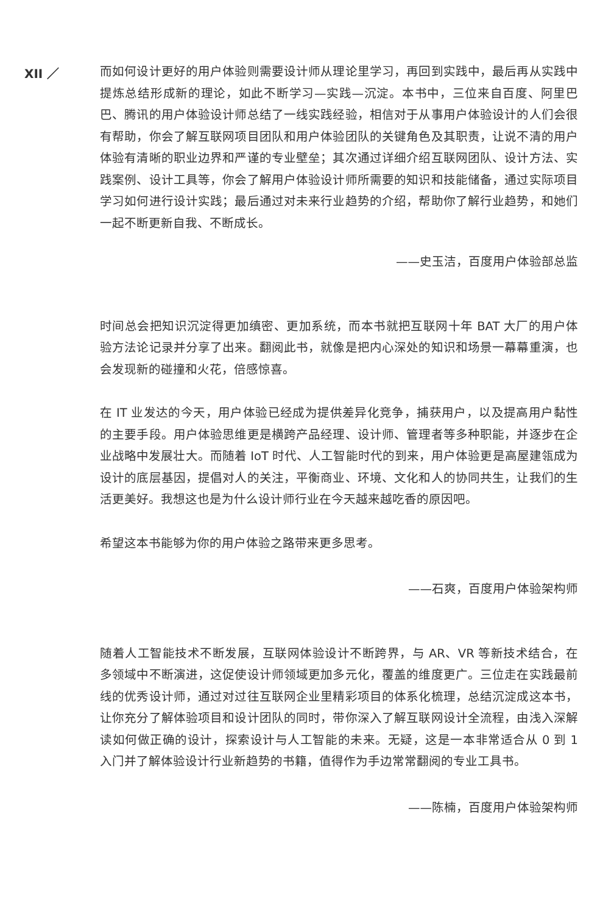XII ／
而如何设计更好的用户体验则需要设计师从理论里学习，再回到实践中，最后再从实践中提炼总结形成新的理论，如此不断学习—实践—沉淀。本书中，三位来自百度、阿里巴巴、腾讯的用户体验设计师总结了一线实践经验，相信对于从事用户体验设计的人们会很有帮助，你会了解互联网项目团队和用户体验团队的关键角色及其职责，让说不清的用户体验有清晰的职业边界和严谨的专业壁垒；其次通过详细介绍互联网团队、设计方法、实践案例、设计工具等，你会了解用户体验设计师所需要的知识和技能储备，通过实际项目学习如何进行设计实践；最后通过对未来行业趋势的介绍，帮助你了解行业趋势，和她们一起不断更新自我、不断成长。
——史玉洁，百度用户体验部总监
时间总会把知识沉淀得更加缜密、更加系统，而本书就把互联网十年 BAT 大厂的用户体验方法论记录并分享了出来。翻阅此书，就像是把内心深处的知识和场景一幕幕重演，也会发现新的碰撞和火花，倍感惊喜。
在 IT 业发达的今天，用户体验已经成为提供差异化竞争，捕获用户，以及提高用户黏性的主要手段。用户体验思维更是横跨产品经理、设计师、管理者等多种职能，并逐步在企业战略中发展壮大。而随着 IoT 时代、人工智能时代的到来，用户体验更是高屋建瓴成为设计的底层基因，提倡对人的关注，平衡商业、环境、文化和人的协同共生，让我们的生活更美好。我想这也是为什么设计师行业在今天越来越吃香的原因吧。
希望这本书能够为你的用户体验之路带来更多思考。
——石爽，百度用户体验架构师
随着人工智能技术不断发展，互联网体验设计不断跨界，与 AR、VR 等新技术结合，在多领域中不断演进，这促使设计师领域更加多元化，覆盖的维度更广。三位走在实践最前线的优秀设计师，通过对过往互联网企业里精彩项目的体系化梳理，总结沉淀成这本书，让你充分了解体验项目和设计团队的同时，带你深入了解互联网设计全流程，由浅入深解读如何做正确的设计，探索设计与人工智能的未来。无疑，这是一本非常适合从 0 到 1 入门并了解体验设计行业新趋势的书籍，值得作为手边常常翻阅的专业工具书。
——陈楠，百度用户体验架构师